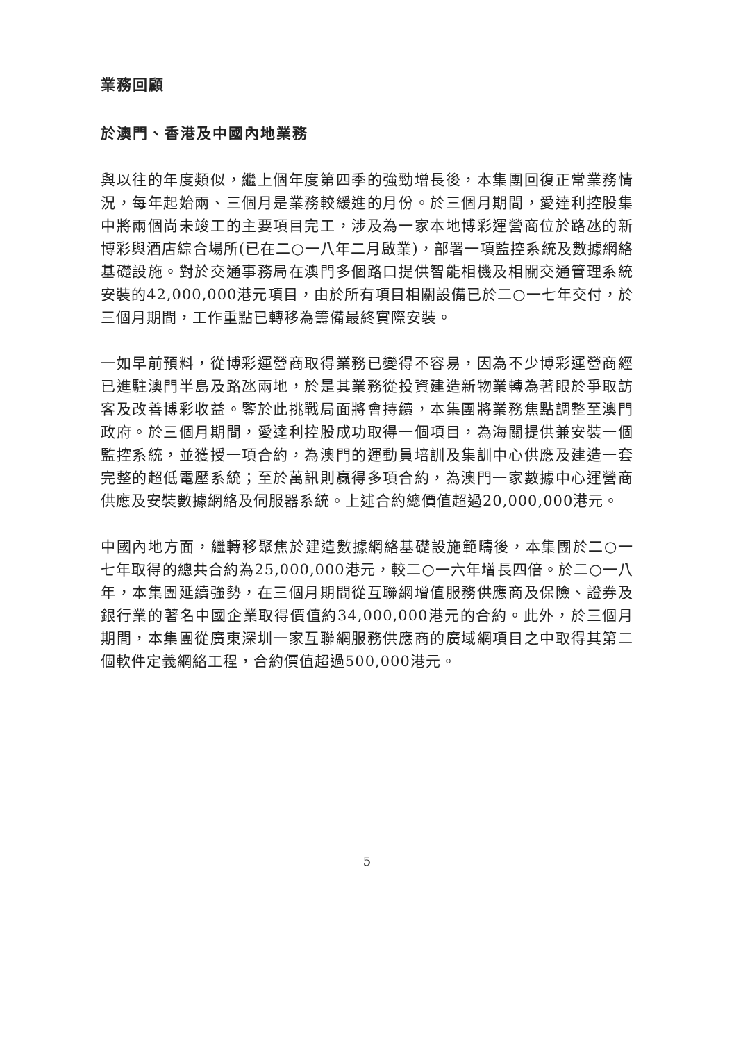業務回顧
於澳門、香港及中國內地業務
與以往的年度類似，繼上個年度第四季的強勁增長後，本集團回復正常業務情況，每年起始兩、三個月是業務較緩進的月份。於三個月期間，愛達利控股集中將兩個尚未竣工的主要項目完工，涉及為一家本地博彩運營商位於路氹的新博彩與酒店綜合場所(已在二○一八年二月啟業)，部署一項監控系統及數據網絡基礎設施。對於交通事務局在澳門多個路口提供智能相機及相關交通管理系統安裝的42,000,000港元項目，由於所有項目相關設備已於二○一七年交付，於三個月期間，工作重點已轉移為籌備最終實際安裝。
一如早前預料，從博彩運營商取得業務已變得不容易，因為不少博彩運營商經已進駐澳門半島及路氹兩地，於是其業務從投資建造新物業轉為著眼於爭取訪客及改善博彩收益。鑒於此挑戰局面將會持續，本集團將業務焦點調整至澳門政府。於三個月期間，愛達利控股成功取得一個項目，為海關提供兼安裝一個監控系統，並獲授一項合約，為澳門的運動員培訓及集訓中心供應及建造一套完整的超低電壓系統；至於萬訊則贏得多項合約，為澳門一家數據中心運營商供應及安裝數據網絡及伺服器系統。上述合約總價值超過20,000,000港元。
中國內地方面，繼轉移聚焦於建造數據網絡基礎設施範疇後，本集團於二○一七年取得的總共合約為25,000,000港元，較二○一六年增長四倍。於二○一八年，本集團延續強勢，在三個月期間從互聯網增值服務供應商及保險、證券及銀行業的著名中國企業取得價值約34,000,000港元的合約。此外，於三個月期間，本集團從廣東深圳一家互聯網服務供應商的廣域網項目之中取得其第二個軟件定義網絡工程，合約價值超過500,000港元。
5